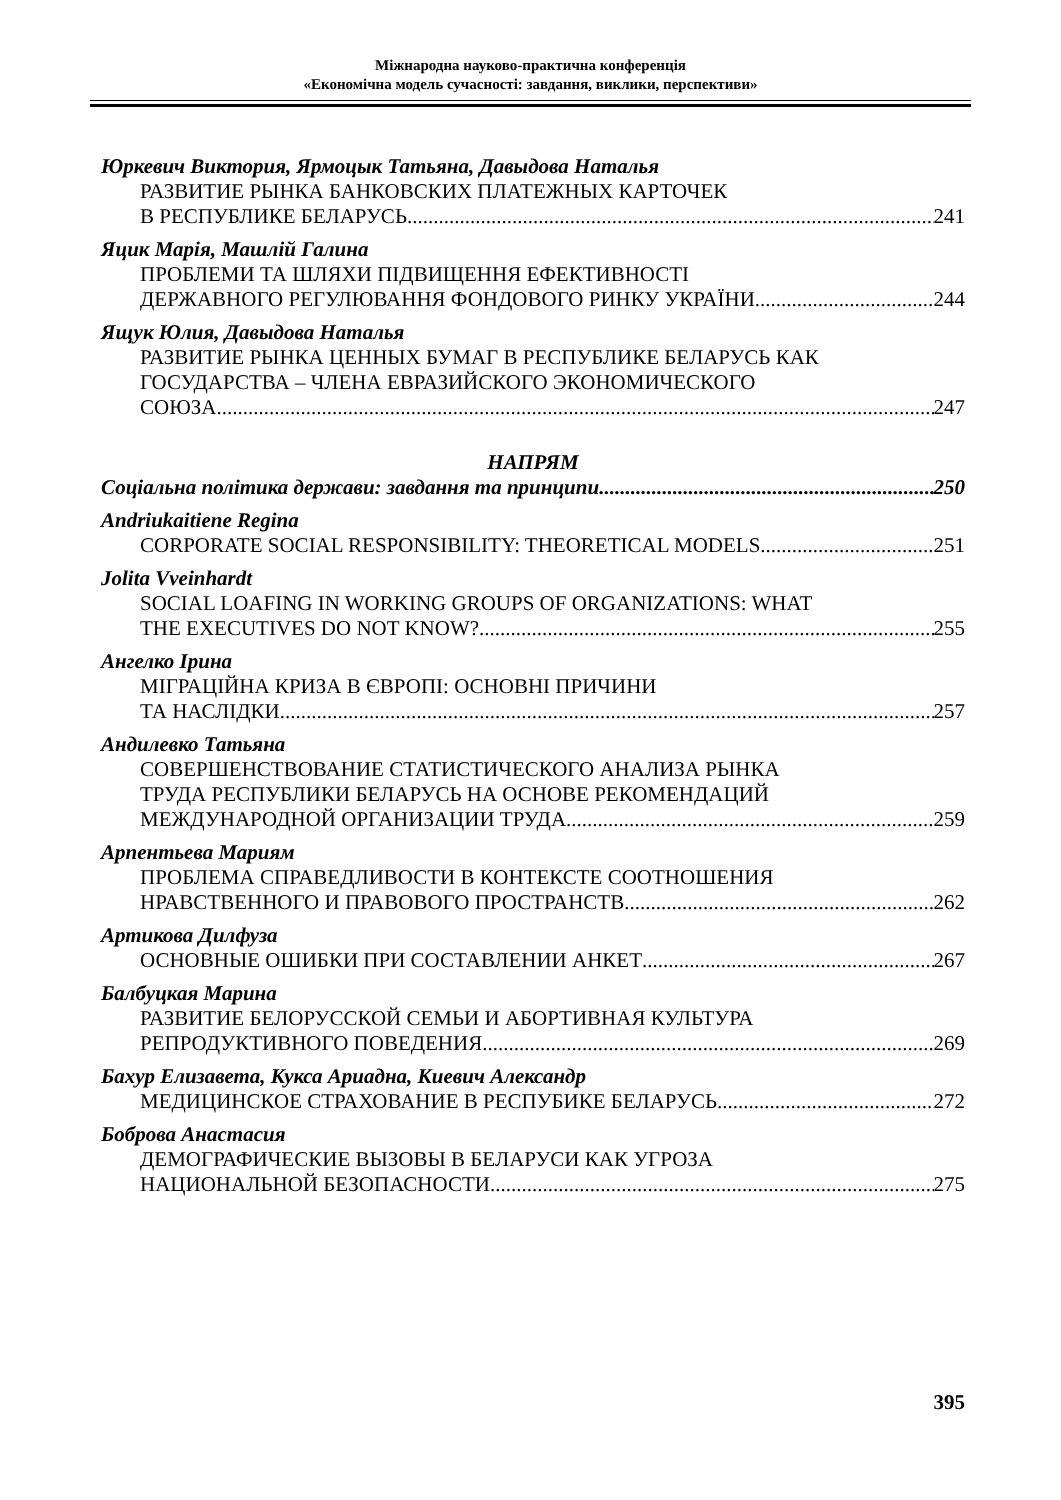Міжнародна науково-практична конференція
«Економічна модель сучасності: завдання, виклики, перспективи»
Юркевич Виктория, Ярмоцык Татьяна, Давыдова Наталья
РАЗВИТИЕ РЫНКА БАНКОВСКИХ ПЛАТЕЖНЫХ КАРТОЧЕК
В РЕСПУБЛИКЕ БЕЛАРУСЬ 241
Яцик Марія, Машлій Галина
ПРОБЛЕМИ ТА ШЛЯХИ ПІДВИЩЕННЯ ЕФЕКТИВНОСТІ
ДЕРЖАВНОГО РЕГУЛЮВАННЯ ФОНДОВОГО РИНКУ УКРАЇНИ 244
Ящук Юлия, Давыдова Наталья
РАЗВИТИЕ РЫНКА ЦЕННЫХ БУМАГ В РЕСПУБЛИКЕ БЕЛАРУСЬ КАК
ГОСУДАРСТВА – ЧЛЕНА ЕВРАЗИЙСКОГО ЭКОНОМИЧЕСКОГО
СОЮЗА 247
НАПРЯМ
Соціальна політика держави: завдання та принципи 250
Andriukaitiene Regina
CORPORATE SOCIAL RESPONSIBILITY: THEORETICAL MODELS 251
Jolita Vveinhardt
SOCIAL LOAFING IN WORKING GROUPS OF ORGANIZATIONS: WHAT
THE EXECUTIVES DO NOT KNOW? 255
Ангелко Ірина
МІГРАЦІЙНА КРИЗА В ЄВРОПІ: ОСНОВНІ ПРИЧИНИ
ТА НАСЛІДКИ 257
Андилевко Татьяна
СОВЕРШЕНСТВОВАНИЕ СТАТИСТИЧЕСКОГО АНАЛИЗА РЫНКА
ТРУДА РЕСПУБЛИКИ БЕЛАРУСЬ НА ОСНОВЕ РЕКОМЕНДАЦИЙ
МЕЖДУНАРОДНОЙ ОРГАНИЗАЦИИ ТРУДА 259
Арпентьева Мариям
ПРОБЛЕМА СПРАВЕДЛИВОСТИ В КОНТЕКСТЕ СООТНОШЕНИЯ
НРАВСТВЕННОГО И ПРАВОВОГО ПРОСТРАНСТВ 262
Артикова Дилфуза
ОСНОВНЫЕ ОШИБКИ ПРИ СОСТАВЛЕНИИ АНКЕТ 267
Балбуцкая Марина
РАЗВИТИЕ БЕЛОРУССКОЙ СЕМЬИ И АБОРТИВНАЯ КУЛЬТУРА
РЕПРОДУКТИВНОГО ПОВЕДЕНИЯ 269
Бахур Елизавета, Кукса Ариадна, Киевич Александр
МЕДИЦИНСКОЕ СТРАХОВАНИЕ В РЕСПУБИКЕ БЕЛАРУСЬ 272
Боброва Анастасия
ДЕМОГРАФИЧЕСКИЕ ВЫЗОВЫ В БЕЛАРУСИ КАК УГРОЗА
НАЦИОНАЛЬНОЙ БЕЗОПАСНОСТИ 275
395